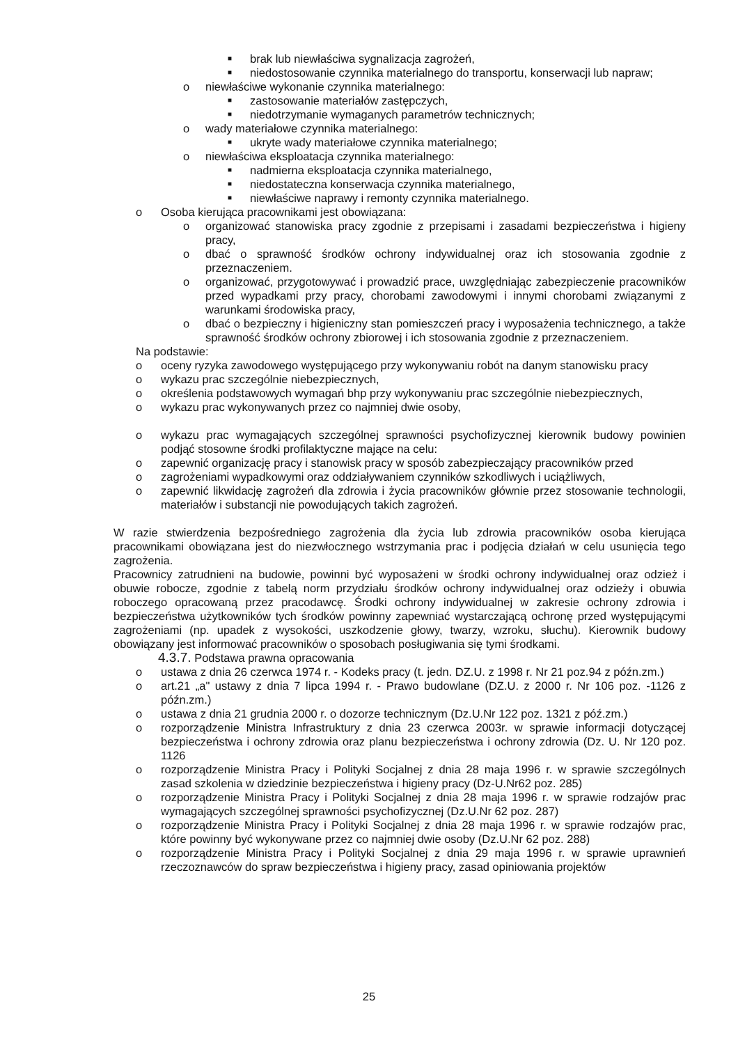■ brak lub niewłaściwa sygnalizacja zagrożeń,
■ niedostosowanie czynnika materialnego do transportu, konserwacji lub napraw;
o niewłaściwe wykonanie czynnika materialnego:
■ zastosowanie materiałów zastępczych,
■ niedotrzymanie wymaganych parametrów technicznych;
o wady materiałowe czynnika materialnego:
■ ukryte wady materiałowe czynnika materialnego;
o niewłaściwa eksploatacja czynnika materialnego:
■ nadmierna eksploatacja czynnika materialnego,
■ niedostateczna konserwacja czynnika materialnego,
■ niewłaściwe naprawy i remonty czynnika materialnego.
o Osoba kierująca pracownikami jest obowiązana:
o organizować stanowiska pracy zgodnie z przepisami i zasadami bezpieczeństwa i higieny pracy,
o dbać o sprawność środków ochrony indywidualnej oraz ich stosowania zgodnie z przeznaczeniem.
o organizować, przygotowywać i prowadzić prace, uwzględniając zabezpieczenie pracowników przed wypadkami przy pracy, chorobami zawodowymi i innymi chorobami związanymi z warunkami środowiska pracy,
o dbać o bezpieczny i higieniczny stan pomieszczeń pracy i wyposażenia technicznego, a także sprawność środków ochrony zbiorowej i ich stosowania zgodnie z przeznaczeniem.
Na podstawie:
o oceny ryzyka zawodowego występującego przy wykonywaniu robót na danym stanowisku pracy
o wykazu prac szczególnie niebezpiecznych,
o określenia podstawowych wymagań bhp przy wykonywaniu prac szczególnie niebezpiecznych,
o wykazu prac wykonywanych przez co najmniej dwie osoby,
o wykazu prac wymagających szczególnej sprawności psychofizycznej kierownik budowy powinien podjąć stosowne środki profilaktyczne mające na celu:
o zapewnić organizację pracy i stanowisk pracy w sposób zabezpieczający pracowników przed
o zagrożeniami wypadkowymi oraz oddziaływaniem czynników szkodliwych i uciążliwych,
o zapewnić likwidację zagrożeń dla zdrowia i życia pracowników głównie przez stosowanie technologii, materiałów i substancji nie powodujących takich zagrożeń.
W razie stwierdzenia bezpośredniego zagrożenia dla życia lub zdrowia pracowników osoba kierująca pracownikami obowiązana jest do niezwłocznego wstrzymania prac i podjęcia działań w celu usunięcia tego zagrożenia.
Pracownicy zatrudnieni na budowie, powinni być wyposażeni w środki ochrony indywidualnej oraz odzież i obuwie robocze, zgodnie z tabelą norm przydziału środków ochrony indywidualnej oraz odzieży i obuwia roboczego opracowaną przez pracodawcę. Środki ochrony indywidualnej w zakresie ochrony zdrowia i bezpieczeństwa użytkowników tych środków powinny zapewniać wystarczającą ochronę przed występującymi zagrożeniami (np. upadek z wysokości, uszkodzenie głowy, twarzy, wzroku, słuchu). Kierownik budowy obowiązany jest informować pracowników o sposobach posługiwania się tymi środkami.
4.3.7. Podstawa prawna opracowania
o ustawa z dnia 26 czerwca 1974 r. - Kodeks pracy (t. jedn. DZ.U. z 1998 r. Nr 21 poz.94 z późn.zm.)
o art.21 „a" ustawy z dnia 7 lipca 1994 r. - Prawo budowlane (DZ.U. z 2000 r. Nr 106 poz. -1126 z późn.zm.)
o ustawa z dnia 21 grudnia 2000 r. o dozorze technicznym (Dz.U.Nr 122 poz. 1321 z póź.zm.)
o rozporządzenie Ministra Infrastruktury z dnia 23 czerwca 2003r. w sprawie informacji dotyczącej bezpieczeństwa i ochrony zdrowia oraz planu bezpieczeństwa i ochrony zdrowia (Dz. U. Nr 120 poz. 1126
o rozporządzenie Ministra Pracy i Polityki Socjalnej z dnia 28 maja 1996 r. w sprawie szczególnych zasad szkolenia w dziedzinie bezpieczeństwa i higieny pracy (Dz-U.Nr62 poz. 285)
o rozporządzenie Ministra Pracy i Polityki Socjalnej z dnia 28 maja 1996 r. w sprawie rodzajów prac wymagających szczególnej sprawności psychofizycznej (Dz.U.Nr 62 poz. 287)
o rozporządzenie Ministra Pracy i Polityki Socjalnej z dnia 28 maja 1996 r. w sprawie rodzajów prac, które powinny być wykonywane przez co najmniej dwie osoby (Dz.U.Nr 62 poz. 288)
o rozporządzenie Ministra Pracy i Polityki Socjalnej z dnia 29 maja 1996 r. w sprawie uprawnień rzeczoznawców do spraw bezpieczeństwa i higieny pracy, zasad opiniowania projektów
25